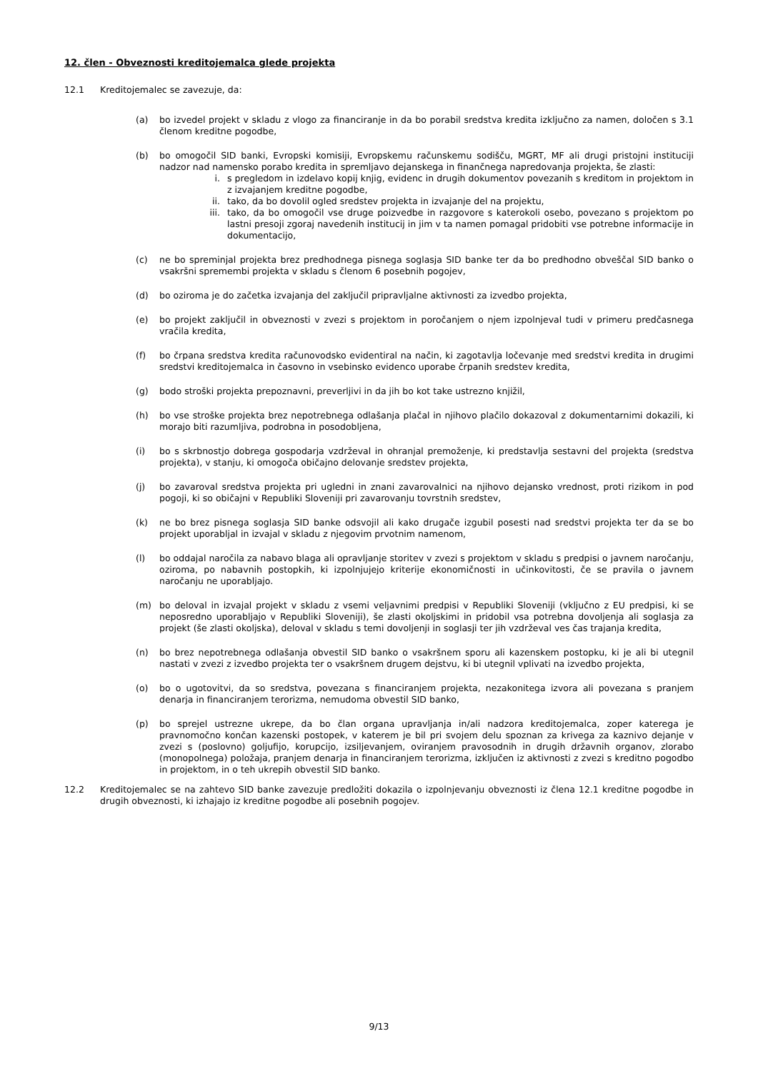12. člen - Obveznosti kreditojemalca glede projekta
12.1 Kreditojemalec se zavezuje, da:
(a) bo izvedel projekt v skladu z vlogo za financiranje in da bo porabil sredstva kredita izključno za namen, določen s 3.1 členom kreditne pogodbe,
(b) bo omogočil SID banki, Evropski komisiji, Evropskemu računskemu sodišču, MGRT, MF ali drugi pristojni instituciji nadzor nad namensko porabo kredita in spremljavo dejanskega in finančnega napredovanja projekta, še zlasti:
i. s pregledom in izdelavo kopij knjig, evidenc in drugih dokumentov povezanih s kreditom in projektom in z izvajanjem kreditne pogodbe,
ii. tako, da bo dovolil ogled sredstev projekta in izvajanje del na projektu,
iii. tako, da bo omogočil vse druge poizvedbe in razgovore s katerokoli osebo, povezano s projektom po lastni presoji zgoraj navedenih institucij in jim v ta namen pomagal pridobiti vse potrebne informacije in dokumentacijo,
(c) ne bo spreminjal projekta brez predhodnega pisnega soglasja SID banke ter da bo predhodno obveščal SID banko o vsakršni spremembi projekta v skladu s členom 6 posebnih pogojev,
(d) bo oziroma je do začetka izvajanja del zaključil pripravljalne aktivnosti za izvedbo projekta,
(e) bo projekt zaključil in obveznosti v zvezi s projektom in poročanjem o njem izpolnjeval tudi v primeru predčasnega vračila kredita,
(f) bo črpana sredstva kredita računovodsko evidentiral na način, ki zagotavlja ločevanje med sredstvi kredita in drugimi sredstvi kreditojemalca in časovno in vsebinsko evidenco uporabe črpanih sredstev kredita,
(g) bodo stroški projekta prepoznavni, preverljivi in da jih bo kot take ustrezno knjižil,
(h) bo vse stroške projekta brez nepotrebnega odlašanja plačal in njihovo plačilo dokazoval z dokumentarnimi dokazili, ki morajo biti razumljiva, podrobna in posodobljena,
(i) bo s skrbnostjo dobrega gospodarja vzdrževal in ohranjal premoženje, ki predstavlja sestavni del projekta (sredstva projekta), v stanju, ki omogoča običajno delovanje sredstev projekta,
(j) bo zavaroval sredstva projekta pri ugledni in znani zavarovalnici na njihovo dejansko vrednost, proti rizikom in pod pogoji, ki so običajni v Republiki Sloveniji pri zavarovanju tovrstnih sredstev,
(k) ne bo brez pisnega soglasja SID banke odsvojil ali kako drugače izgubil posesti nad sredstvi projekta ter da se bo projekt uporabljal in izvajal v skladu z njegovim prvotnim namenom,
(l) bo oddajal naročila za nabavo blaga ali opravljanje storitev v zvezi s projektom v skladu s predpisi o javnem naročanju, oziroma, po nabavnih postopkih, ki izpolnjujejo kriterije ekonomičnosti in učinkovitosti, če se pravila o javnem naročanju ne uporabljajo.
(m) bo deloval in izvajal projekt v skladu z vsemi veljavnimi predpisi v Republiki Sloveniji (vključno z EU predpisi, ki se neposredno uporabljajo v Republiki Sloveniji), še zlasti okoljskimi in pridobil vsa potrebna dovoljenja ali soglasja za projekt (še zlasti okoljska), deloval v skladu s temi dovoljenji in soglasji ter jih vzdrževal ves čas trajanja kredita,
(n) bo brez nepotrebnega odlašanja obvestil SID banko o vsakršnem sporu ali kazenskem postopku, ki je ali bi utegnil nastati v zvezi z izvedbo projekta ter o vsakršnem drugem dejstvu, ki bi utegnil vplivati na izvedbo projekta,
(o) bo o ugotovitvi, da so sredstva, povezana s financiranjem projekta, nezakonitega izvora ali povezana s pranjem denarja in financiranjem terorizma, nemudoma obvestil SID banko,
(p) bo sprejel ustrezne ukrepe, da bo član organa upravljanja in/ali nadzora kreditojemalca, zoper katerega je pravnomočno končan kazenski postopek, v katerem je bil pri svojem delu spoznan za krivega za kaznivo dejanje v zvezi s (poslovno) goljufijo, korupcijo, izsiljevanjem, oviranjem pravosodnih in drugih državnih organov, zlorabo (monopolnega) položaja, pranjem denarja in financiranjem terorizma, izključen iz aktivnosti z zvezi s kreditno pogodbo in projektom, in o teh ukrepih obvestil SID banko.
12.2 Kreditojemalec se na zahtevo SID banke zavezuje predložiti dokazila o izpolnjevanju obveznosti iz člena 12.1 kreditne pogodbe in drugih obveznosti, ki izhajajo iz kreditne pogodbe ali posebnih pogojev.
9/13